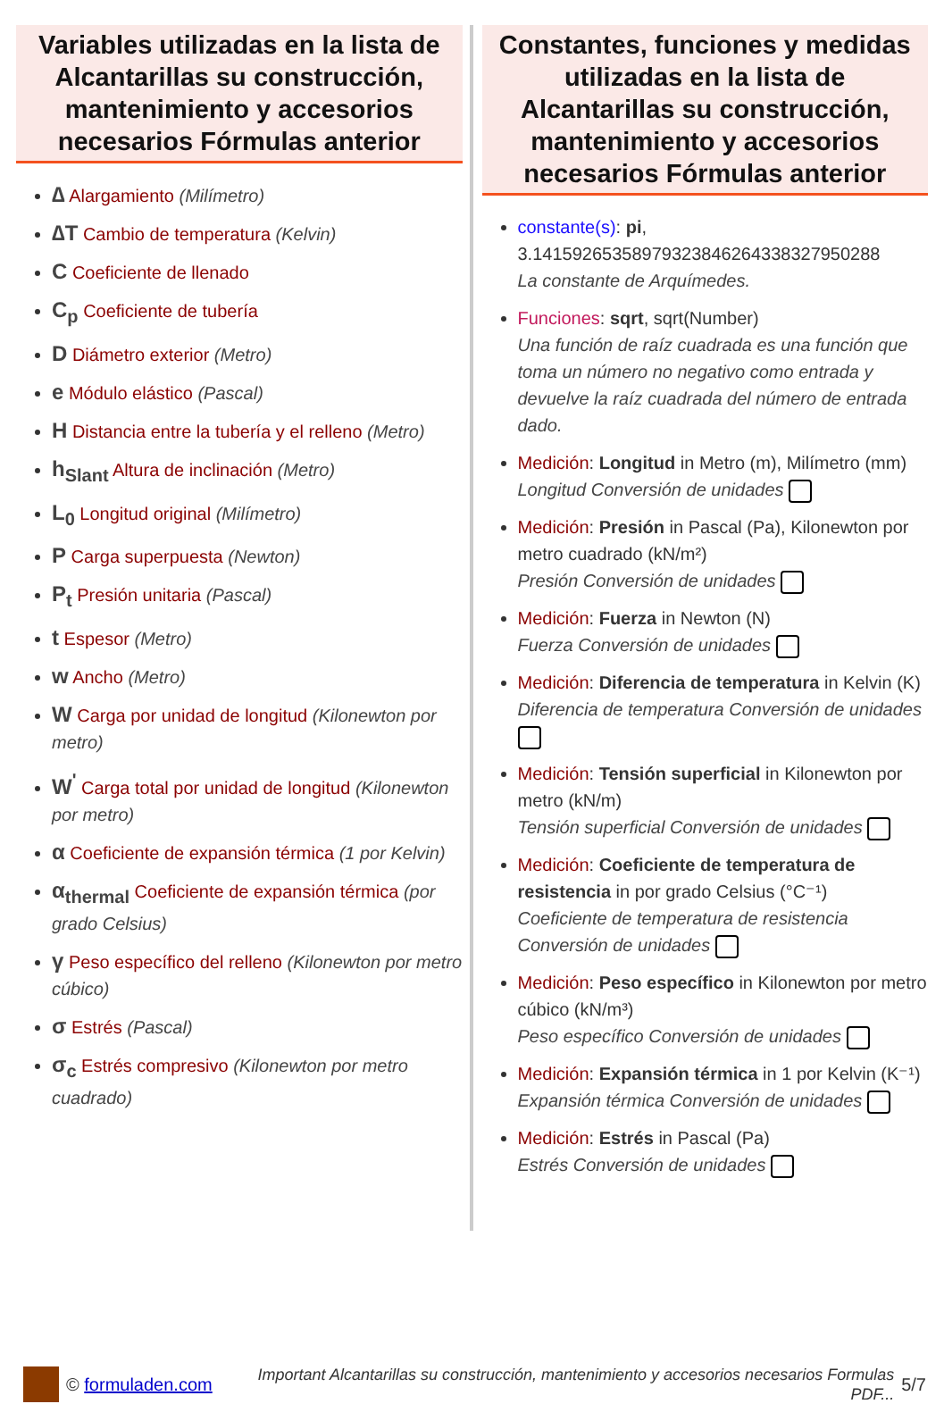Variables utilizadas en la lista de Alcantarillas su construcción, mantenimiento y accesorios necesarios Fórmulas anterior
∆ Alargamiento (Milímetro)
∆T Cambio de temperatura (Kelvin)
C Coeficiente de llenado
C<sub>p</sub> Coeficiente de tubería
D Diámetro exterior (Metro)
e Módulo elástico (Pascal)
H Distancia entre la tubería y el relleno (Metro)
h<sub>Slant</sub> Altura de inclinación (Metro)
L<sub>0</sub> Longitud original (Milímetro)
P Carga superpuesta (Newton)
P<sub>t</sub> Presión unitaria (Pascal)
t Espesor (Metro)
w Ancho (Metro)
W Carga por unidad de longitud (Kilonewton por metro)
W<sup>'</sup> Carga total por unidad de longitud (Kilonewton por metro)
α Coeficiente de expansión térmica (1 por Kelvin)
α<sub>thermal</sub> Coeficiente de expansión térmica (por grado Celsius)
γ Peso específico del relleno (Kilonewton por metro cúbico)
σ Estrés (Pascal)
σ<sub>c</sub> Estrés compresivo (Kilonewton por metro cuadrado)
Constantes, funciones y medidas utilizadas en la lista de Alcantarillas su construcción, mantenimiento y accesorios necesarios Fórmulas anterior
constante(s): pi, 3.14159265358979323846264338327950288
La constante de Arquímedes.
Funciones: sqrt, sqrt(Number)
Una función de raíz cuadrada es una función que toma un número no negativo como entrada y devuelve la raíz cuadrada del número de entrada dado.
Medición: Longitud in Metro (m), Milímetro (mm)
Longitud Conversión de unidades
Medición: Presión in Pascal (Pa), Kilonewton por metro cuadrado (kN/m²)
Presión Conversión de unidades
Medición: Fuerza in Newton (N)
Fuerza Conversión de unidades
Medición: Diferencia de temperatura in Kelvin (K)
Diferencia de temperatura Conversión de unidades
Medición: Tensión superficial in Kilonewton por metro (kN/m)
Tensión superficial Conversión de unidades
Medición: Coeficiente de temperatura de resistencia in por grado Celsius (°C⁻¹)
Coeficiente de temperatura de resistencia Conversión de unidades
Medición: Peso específico in Kilonewton por metro cúbico (kN/m³)
Peso específico Conversión de unidades
Medición: Expansión térmica in 1 por Kelvin (K⁻¹)
Expansión térmica Conversión de unidades
Medición: Estrés in Pascal (Pa)
Estrés Conversión de unidades
© formuladen.com Important Alcantarillas su construcción, mantenimiento y accesorios necesarios Formulas PDF... 5/7